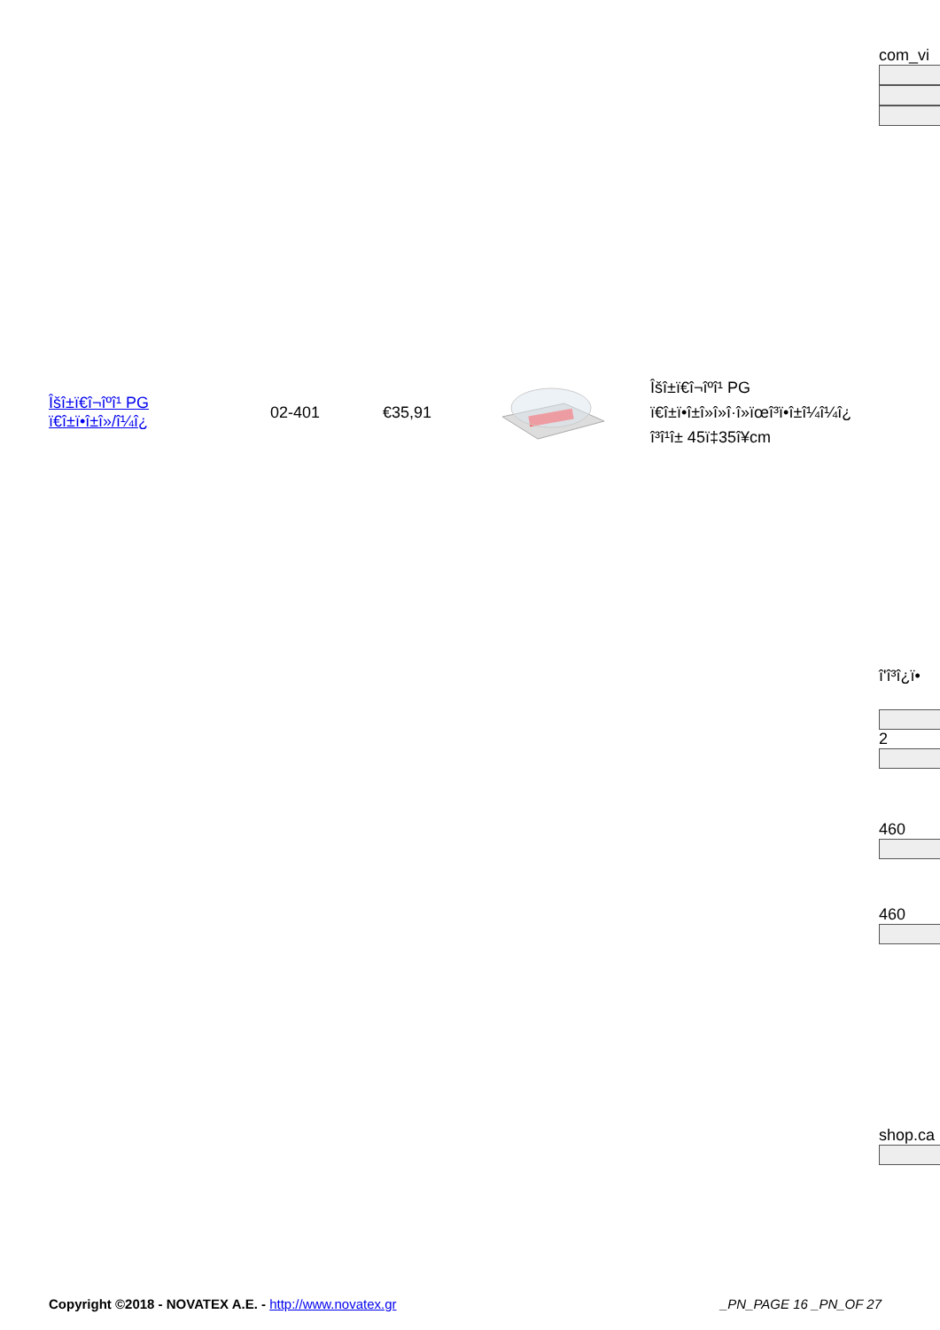com_vi
| Îšî±ï€î¬îºî¹ PG ï€î±ï•î±î»/î¼î¿ | 02-401 | €35,91 | | Îšî±ï€î¬îºî¹ PG ï€î±ï•î±î»î»î·î»ïœî³ï•î±î¼î¼î¿ î³î¹î± 45ï‡35î¥cm |
î'î³î¿ï•
2
460
460
shop.ca
Copyright ©2018 - NOVATEX A.E. - http://www.novatex.gr _PN_PAGE 16 _PN_OF 27